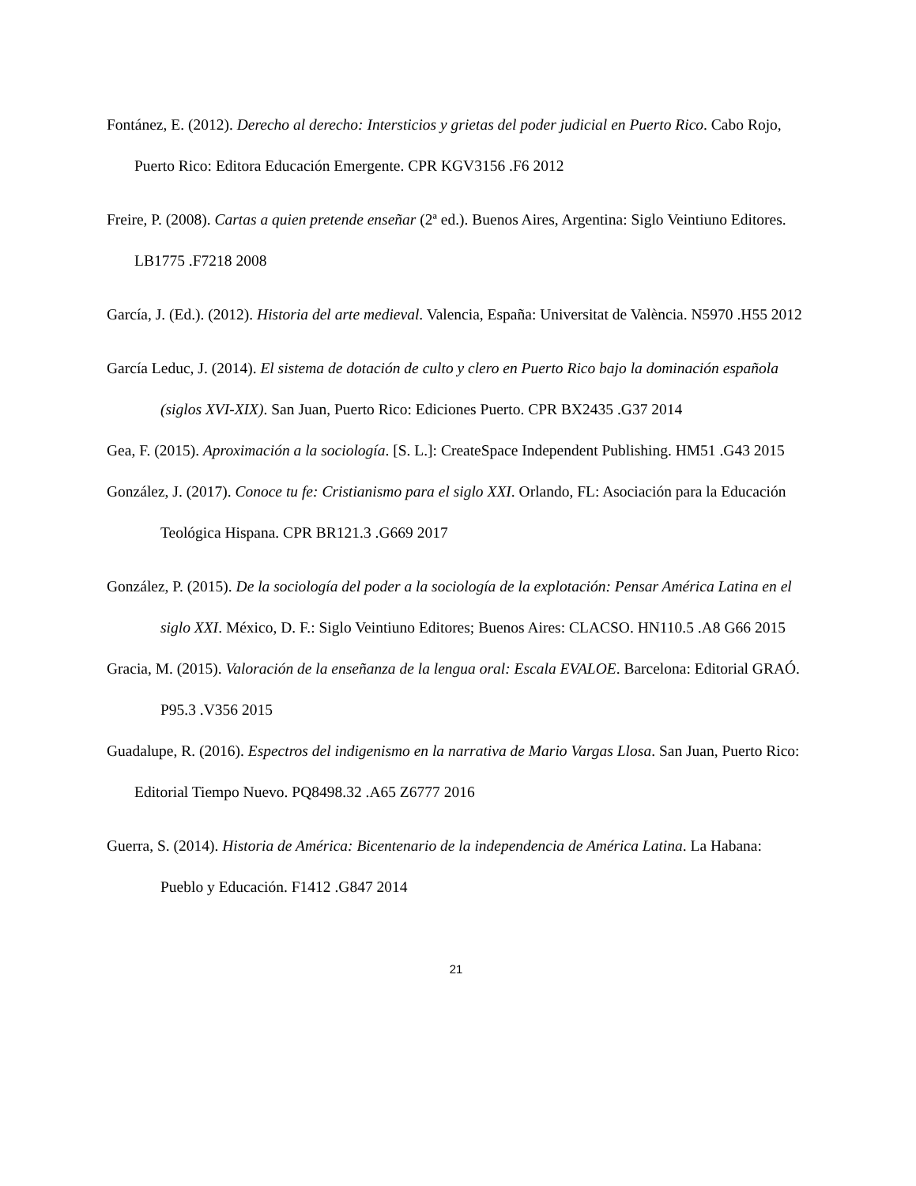Fontánez, E. (2012). Derecho al derecho: Intersticios y grietas del poder judicial en Puerto Rico. Cabo Rojo, Puerto Rico: Editora Educación Emergente. CPR KGV3156 .F6 2012
Freire, P. (2008). Cartas a quien pretende enseñar (2ª ed.). Buenos Aires, Argentina: Siglo Veintiuno Editores. LB1775 .F7218 2008
García, J. (Ed.). (2012). Historia del arte medieval. Valencia, España: Universitat de València. N5970 .H55 2012
García Leduc, J. (2014). El sistema de dotación de culto y clero en Puerto Rico bajo la dominación española (siglos XVI-XIX). San Juan, Puerto Rico: Ediciones Puerto. CPR BX2435 .G37 2014
Gea, F. (2015). Aproximación a la sociología. [S. L.]: CreateSpace Independent Publishing. HM51 .G43 2015
González, J. (2017). Conoce tu fe: Cristianismo para el siglo XXI. Orlando, FL: Asociación para la Educación Teológica Hispana. CPR BR121.3 .G669 2017
González, P. (2015). De la sociología del poder a la sociología de la explotación: Pensar América Latina en el siglo XXI. México, D. F.: Siglo Veintiuno Editores; Buenos Aires: CLACSO. HN110.5 .A8 G66 2015
Gracia, M. (2015). Valoración de la enseñanza de la lengua oral: Escala EVALOE. Barcelona: Editorial GRAÓ. P95.3 .V356 2015
Guadalupe, R. (2016). Espectros del indigenismo en la narrativa de Mario Vargas Llosa. San Juan, Puerto Rico: Editorial Tiempo Nuevo. PQ8498.32 .A65 Z6777 2016
Guerra, S. (2014). Historia de América: Bicentenario de la independencia de América Latina. La Habana: Pueblo y Educación. F1412 .G847 2014
21